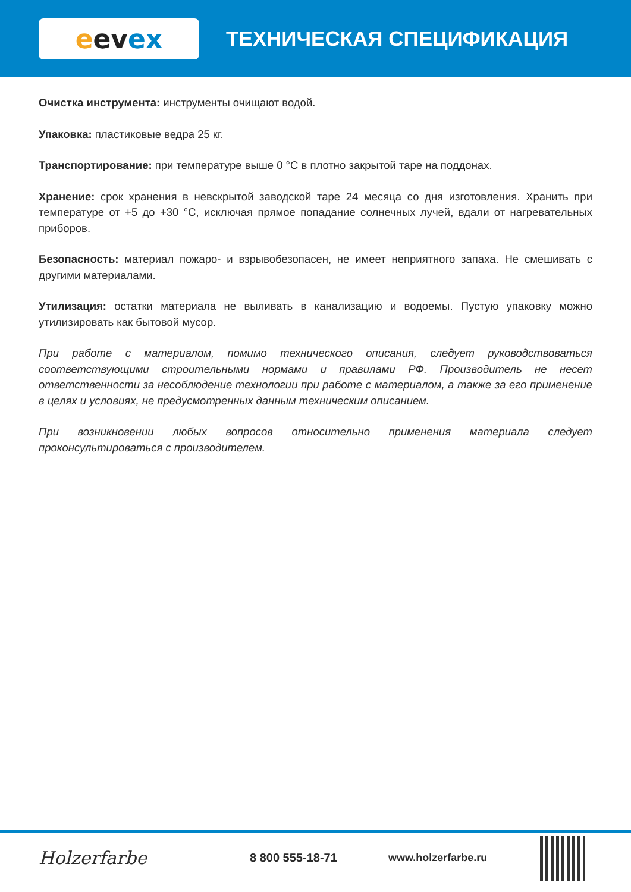e ev ex
ТЕХНИЧЕСКАЯ СПЕЦИФИКАЦИЯ
Очистка инструмента: инструменты очищают водой.
Упаковка: пластиковые ведра 25 кг.
Транспортирование: при температуре выше 0 °С в плотно закрытой таре на поддонах.
Хранение: срок хранения в невскрытой заводской таре 24 месяца со дня изготовления. Хранить при температуре от +5 до +30 °С, исключая прямое попадание солнечных лучей, вдали от нагревательных приборов.
Безопасность: материал пожаро- и взрывобезопасен, не имеет неприятного запаха. Не смешивать с другими материалами.
Утилизация: остатки материала не выливать в канализацию и водоемы. Пустую упаковку можно утилизировать как бытовой мусор.
При работе с материалом, помимо технического описания, следует руководствоваться соответствующими строительными нормами и правилами РФ. Производитель не несет ответственности за несоблюдение технологии при работе с материалом, а также за его применение в целях и условиях, не предусмотренных данным техническим описанием.
При возникновении любых вопросов относительно применения материала следует проконсультироваться с производителем.
Holzerfarbe
8 800 555-18-71 www.holzerfarbe.ru